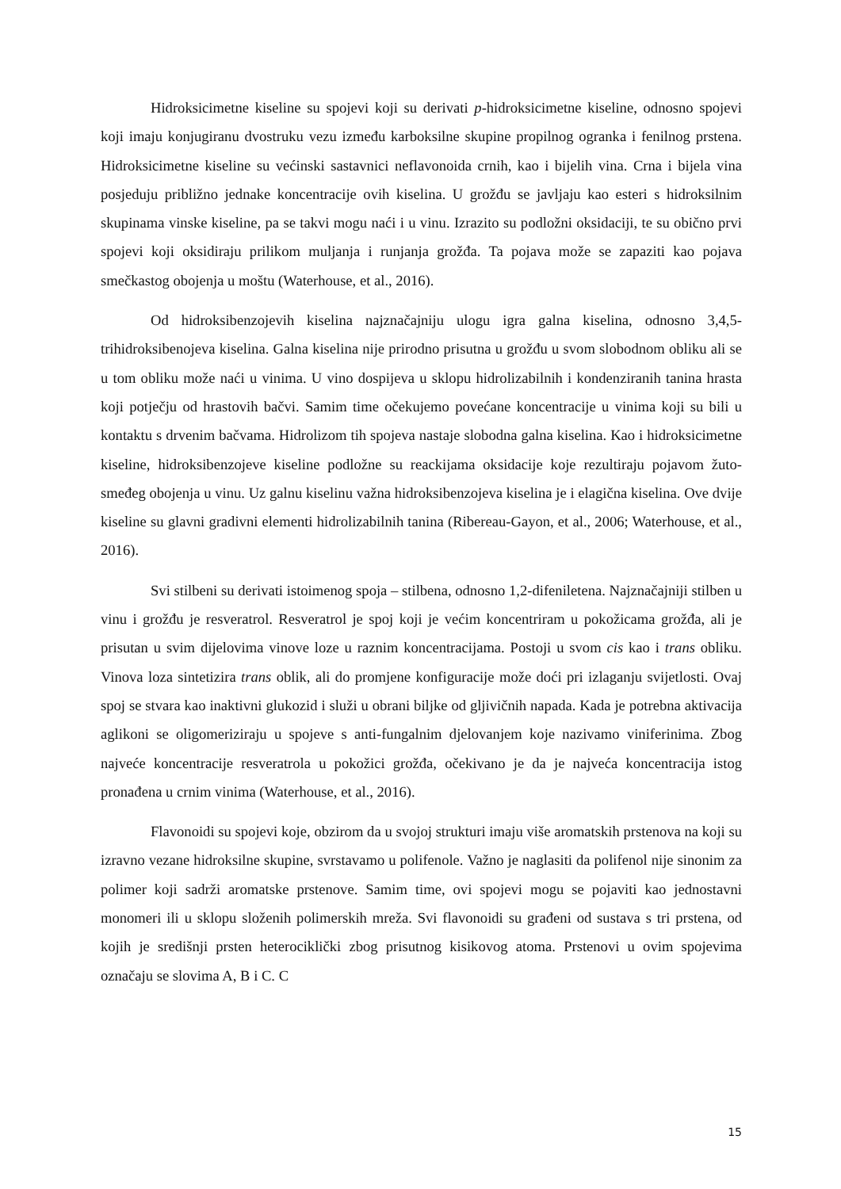Hidroksicimetne kiseline su spojevi koji su derivati p-hidroksicimetne kiseline, odnosno spojevi koji imaju konjugiranu dvostruku vezu između karboksilne skupine propilnog ogranka i fenilnog prstena. Hidroksicimetne kiseline su većinski sastavnici neflavonoida crnih, kao i bijelih vina. Crna i bijela vina posjeduju približno jednake koncentracije ovih kiselina. U grožđu se javljaju kao esteri s hidroksilnim skupinama vinske kiseline, pa se takvi mogu naći i u vinu. Izrazito su podložni oksidaciji, te su obično prvi spojevi koji oksidiraju prilikom muljanja i runjanja grožđa. Ta pojava može se zapaziti kao pojava smečkastog obojenja u moštu (Waterhouse, et al., 2016).
Od hidroksibenzojevih kiselina najznačajniju ulogu igra galna kiselina, odnosno 3,4,5-trihidroksibenojeva kiselina. Galna kiselina nije prirodno prisutna u grožđu u svom slobodnom obliku ali se u tom obliku može naći u vinima. U vino dospijeva u sklopu hidrolizabilnih i kondenziranih tanina hrasta koji potječju od hrastovih bačvi. Samim time očekujemo povećane koncentracije u vinima koji su bili u kontaktu s drvenim bačvama. Hidrolizom tih spojeva nastaje slobodna galna kiselina. Kao i hidroksicimetne kiseline, hidroksibenzojeve kiseline podložne su reackijama oksidacije koje rezultiraju pojavom žuto-smeđeg obojenja u vinu. Uz galnu kiselinu važna hidroksibenzojeva kiselina je i elagična kiselina. Ove dvije kiseline su glavni gradivni elementi hidrolizabilnih tanina (Ribereau-Gayon, et al., 2006; Waterhouse, et al., 2016).
Svi stilbeni su derivati istoimenog spoja – stilbena, odnosno 1,2-difeniletena. Najznačajniji stilben u vinu i grožđu je resveratrol. Resveratrol je spoj koji je većim koncentriram u pokožicama grožđa, ali je prisutan u svim dijelovima vinove loze u raznim koncentracijama. Postoji u svom cis kao i trans obliku. Vinova loza sintetizira trans oblik, ali do promjene konfiguracije može doći pri izlaganju svijetlosti. Ovaj spoj se stvara kao inaktivni glukozid i služi u obrani biljke od gljivičnih napada. Kada je potrebna aktivacija aglikoni se oligomeriziraju u spojeve s anti-fungalnim djelovanjem koje nazivamo viniferinima. Zbog najveće koncentracije resveratrola u pokožici grožđa, očekivano je da je najveća koncentracija istog pronađena u crnim vinima (Waterhouse, et al., 2016).
Flavonoidi su spojevi koje, obzirom da u svojoj strukturi imaju više aromatskih prstenova na koji su izravno vezane hidroksilne skupine, svrstavamo u polifenole. Važno je naglasiti da polifenol nije sinonim za polimer koji sadrži aromatske prstenove. Samim time, ovi spojevi mogu se pojaviti kao jednostavni monomeri ili u sklopu složenih polimerskih mreža. Svi flavonoidi su građeni od sustava s tri prstena, od kojih je središnji prsten heterociklički zbog prisutnog kisikovog atoma. Prstenovi u ovim spojevima označaju se slovima A, B i C. C
15